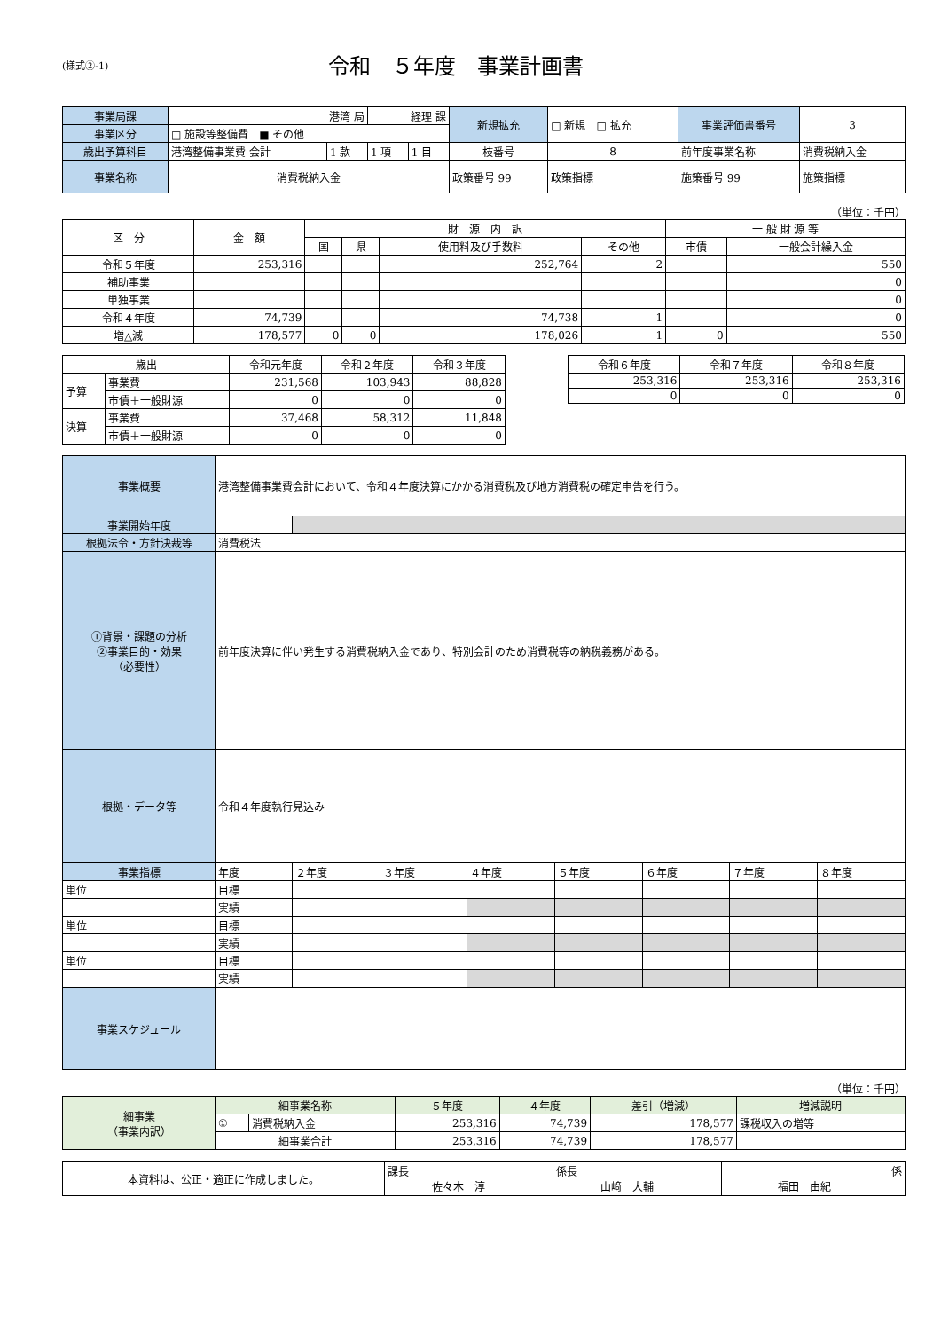(様式②-1)
令和　５年度　事業計画書
| 事業局課 | 港湾 局 | | 経理 課 | | 新規拡充 | □ 新規 □ 拡充 | 事業評価書番号 | 3 |
| 事業区分 | □ 施設等整備費 ■ その他 | | | | | | | |
| 歳出予算科目 | 港湾整備事業費 会計 | 1 款 | 1 項 | 1 目 | 枝番号 | 8 | 前年度事業名称 | 消費税納入金 |
| 事業名称 | 消費税納入金 | | | | 政策番号 99 | 政策指標 | 施策番号 99 | 施策指標 |
（単位：千円）
| 区 分 | 金 額 | 財 源 内 訳 | | | | 一 般 財 源 等 | |
| --- | --- | --- | --- | --- | --- | --- | --- |
| | | 国 | 県 | 使用料及び手数料 | その他 | 市債 | 一般会計繰入金 |
| 令和５年度 | 253,316 | | | 252,764 | 2 | | 550 |
| 補助事業 | | | | | | | 0 |
| 単独事業 | | | | | | | 0 |
| 令和４年度 | 74,739 | | | 74,738 | 1 | | 0 |
| 増△減 | 178,577 | 0 | 0 | 178,026 | 1 | 0 | 550 |
| 歳出 | | 令和元年度 | 令和２年度 | 令和３年度 |
| --- | --- | --- | --- | --- |
| 予算 | 事業費 | 231,568 | 103,943 | 88,828 |
| | 市債＋一般財源 | 0 | 0 | 0 |
| 決算 | 事業費 | 37,468 | 58,312 | 11,848 |
| | 市債＋一般財源 | 0 | 0 | 0 |
| 令和６年度 | 令和７年度 | 令和８年度 |
| --- | --- | --- |
| 253,316 | 253,316 | 253,316 |
| 0 | 0 | 0 |
| 事業概要 | 港湾整備事業費会計において、令和４年度決算にかかる消費税及び地方消費税の確定申告を行う。 | | | | | | | | |
| 事業開始年度 | | | | | | | | | |
| 根拠法令・方針決裁等 | 消費税法 | | | | | | | | |
| ①背景・課題の分析 ②事業目的・効果 （必要性） | 前年度決算に伴い発生する消費税納入金であり、特別会計のため消費税等の納税義務がある。 | | | | | | | | |
| 根拠・データ等 | 令和４年度執行見込み | | | | | | | | |
| 事業指標 | 年度 | | ２年度 | ３年度 | ４年度 | ５年度 | ６年度 | ７年度 | ８年度 |
| 単位 | 目標 | | | | | | | | |
| | 実績 | | | | | | | | |
| 単位 | 目標 | | | | | | | | |
| | 実績 | | | | | | | | |
| 単位 | 目標 | | | | | | | | |
| | 実績 | | | | | | | | |
| 事業スケジュール | | | | | | | | | |
（単位：千円）
| 細事業 （事業内訳） | 細事業名称 | | ５年度 | ４年度 | 差引（増減） | 増減説明 |
| | ① | 消費税納入金 | 253,316 | 74,739 | 178,577 | 課税収入の増等 |
| | 細事業合計 | | 253,316 | 74,739 | 178,577 | |
| 本資料は、公正・適正に作成しました。 | 課長 佐々木 淳 | 係長 山﨑 大輔 | 係 福田 由紀 |